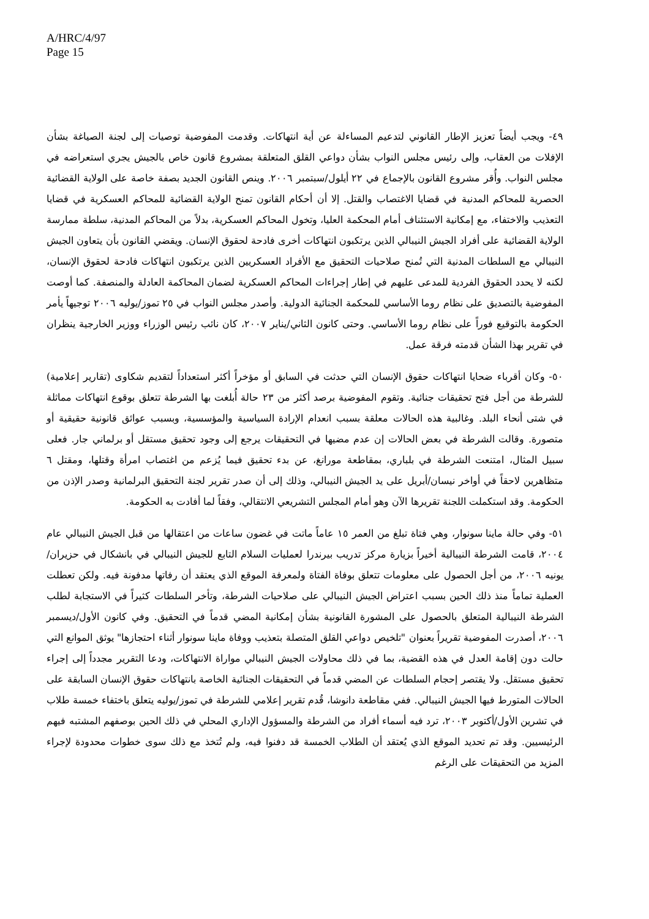A/HRC/4/97
Page 15
٤٩- ويجب أيضاً تعزيز الإطار القانوني لتدعيم المساءلة عن أية انتهاكات. وقدمت المفوضية توصيات إلى لجنة الصياغة بشأن الإفلات من العقاب، وإلى رئيس مجلس النواب بشأن دواعي القلق المتعلقة بمشروع قانون خاص بالجيش يجري استعراضه في مجلس النواب. وأُقر مشروع القانون بالإجماع في ٢٢ أيلول/سبتمبر ٢٠٠٦. وينص القانون الجديد بصفة خاصة على الولاية القضائية الحصرية للمحاكم المدنية في قضايا الاغتصاب والقتل. إلا أن أحكام القانون تمنح الولاية القضائية للمحاكم العسكرية في قضايا التعذيب والاختفاء، مع إمكانية الاستئناف أمام المحكمة العليا، وتخول المحاكم العسكرية، بدلاً من المحاكم المدنية، سلطة ممارسة الولاية القضائية على أفراد الجيش النيبالي الذين يرتكبون انتهاكات أخرى فادحة لحقوق الإنسان. ويقضي القانون بأن يتعاون الجيش النيبالي مع السلطات المدنية التي تُمنح صلاحيات التحقيق مع الأفراد العسكريين الذين يرتكبون انتهاكات فادحة لحقوق الإنسان، لكنه لا يحدد الحقوق الفردية للمدعى عليهم في إطار إجراءات المحاكم العسكرية لضمان المحاكمة العادلة والمنصفة. كما أوصت المفوضية بالتصديق على نظام روما الأساسي للمحكمة الجنائية الدولية. وأصدر مجلس النواب في ٢٥ تموز/يوليه ٢٠٠٦ توجيهاً يأمر الحكومة بالتوقيع فوراً على نظام روما الأساسي. وحتى كانون الثاني/يناير ٢٠٠٧، كان نائب رئيس الوزراء ووزير الخارجية ينظران في تقرير بهذا الشأن قدمته فرقة عمل.
٥٠- وكان أقرباء ضحايا انتهاكات حقوق الإنسان التي حدثت في السابق أو مؤخراً أكثر استعداداً لتقديم شكاوى (تقارير إعلامية) للشرطة من أجل فتح تحقيقات جنائية. وتقوم المفوضية برصد أكثر من ٢٣ حالة أُبلغت بها الشرطة تتعلق بوقوع انتهاكات مماثلة في شتى أنحاء البلد. وغالبية هذه الحالات معلقة بسبب انعدام الإرادة السياسية والمؤسسية، وبسبب عوائق قانونية حقيقية أو متصورة. وقالت الشرطة في بعض الحالات إن عدم مضيها في التحقيقات يرجع إلى وجود تحقيق مستقل أو برلماني جار. فعلى سبيل المثال، امتنعت الشرطة في بلباري، بمقاطعة مورانغ، عن بدء تحقيق فيما يُزعم من اغتصاب امرأة وقتلها، ومقتل ٦ متظاهرين لاحقاً في أواخر نيسان/أبريل على يد الجيش النيبالي، وذلك إلى أن صدر تقرير لجنة التحقيق البرلمانية وصدر الإذن من الحكومة. وقد استكملت اللجنة تقريرها الآن وهو أمام المجلس التشريعي الانتقالي، وفقاً لما أفادت به الحكومة.
٥١- وفي حالة ماينا سونوار، وهي فتاة تبلغ من العمر ١٥ عاماً ماتت في غضون ساعات من اعتقالها من قبل الجيش النيبالي عام ٢٠٠٤، قامت الشرطة النيبالية أخيراً بزيارة مركز تدريب بيرندرا لعمليات السلام التابع للجيش النيبالي في بانشكال في حزيران/يونيه ٢٠٠٦، من أجل الحصول على معلومات تتعلق بوفاة الفتاة ولمعرفة الموقع الذي يعتقد أن رفاتها مدفونة فيه. ولكن تعطلت العملية تماماً منذ ذلك الحين بسبب اعتراض الجيش النيبالي على صلاحيات الشرطة، وتأخر السلطات كثيراً في الاستجابة لطلب الشرطة النيبالية المتعلق بالحصول على المشورة القانونية بشأن إمكانية المضي قدماً في التحقيق. وفي كانون الأول/ديسمبر ٢٠٠٦، أصدرت المفوضية تقريراً بعنوان "تلخيص دواعي القلق المتصلة بتعذيب ووفاة ماينا سونوار أثناء احتجازها" يوثق الموانع التي حالت دون إقامة العدل في هذه القضية، بما في ذلك محاولات الجيش النيبالي مواراة الانتهاكات، ودعا التقرير مجدداً إلى إجراء تحقيق مستقل. ولا يقتصر إحجام السلطات عن المضي قدماً في التحقيقات الجنائية الخاصة بانتهاكات حقوق الإنسان السابقة على الحالات المتورط فيها الجيش النيبالي. ففي مقاطعة دانوشا، قُدم تقرير إعلامي للشرطة في تموز/يوليه يتعلق باختفاء خمسة طلاب في تشرين الأول/أكتوبر ٢٠٠٣، ترد فيه أسماء أفراد من الشرطة والمسؤول الإداري المحلي في ذلك الحين بوصفهم المشتبه فيهم الرئيسيين. وقد تم تحديد الموقع الذي يُعتقد أن الطلاب الخمسة قد دفنوا فيه، ولم تُتخذ مع ذلك سوى خطوات محدودة لإجراء المزيد من التحقيقات على الرغم